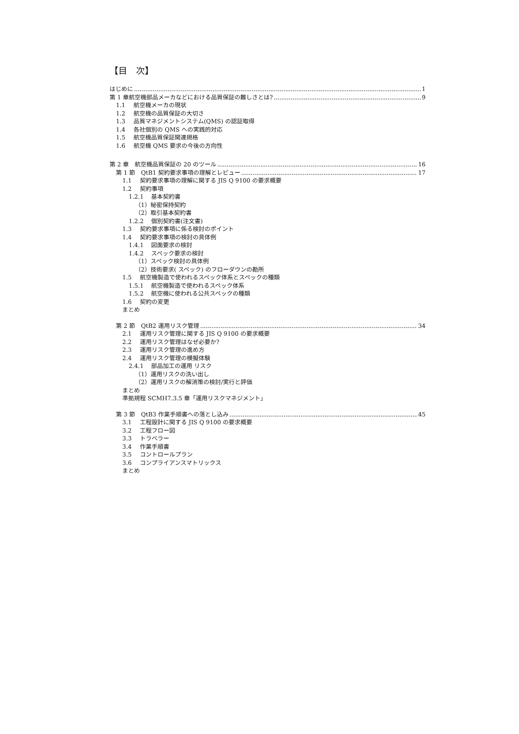【目　次】
はじめに 1
第 1 章航空機部品メーカなどにおける品質保証の難しさとは? 9
1.1 航空機メーカの現状
1.2 航空機の品質保証の大切さ
1.3 品質マネジメントシステム(QMS) の認証取得
1.4 各社個別の QMS への実践的対応
1.5 航空機品質保証関連規格
1.6 航空機 QMS 要求の今後の方向性
第 2 章　航空機品質保証の 20 のツール 16
第 1 節　QtB1 契約要求事項の理解とレビュー 17
1.1 契約要求事項の理解に関する JIS Q 9100 の要求概要
1.2 契約事項
1.2.1 基本契約書
（1）秘密保持契約
（2）取引基本契約書
1.2.2 個別契約書(注文書)
1.3 契約要求事項に係る検討のポイント
1.4 契約要求事項の検討の具体例
1.4.1 図面要求の検討
1.4.2 スペック要求の検討
（1）スペック検討の具体例
（2）技術要求( スペック) のフローダウンの勘所
1.5 航空機製造で使われるスペック体系とスペックの種類
1.5.1 航空機製造で使われるスペック体系
1.5.2 航空機に使われる公共スペックの種類
1.6 契約の変更
まとめ
第 2 節　QtB2 運用リスク管理 34
2.1 運用リスク管理に関する JIS Q 9100 の要求概要
2.2 運用リスク管理はなぜ必要か?
2.3 運用リスク管理の進め方
2.4 運用リスク管理の模擬体験
2.4.1 部品加工の運用 リスク
（1）運用リスクの洗い出し
（2）運用リスクの解消策の検討/実行と評価
まとめ
準拠規程 SCMH7.3.5 章「運用リスクマネジメント」
第 3 節　QtB3 作業手順書への落とし込み 45
3.1 工程設計に関する JIS Q 9100 の要求概要
3.2 工程フロー図
3.3 トラベラー
3.4 作業手順書
3.5 コントロールプラン
3.6 コンプライアンスマトリックス
まとめ